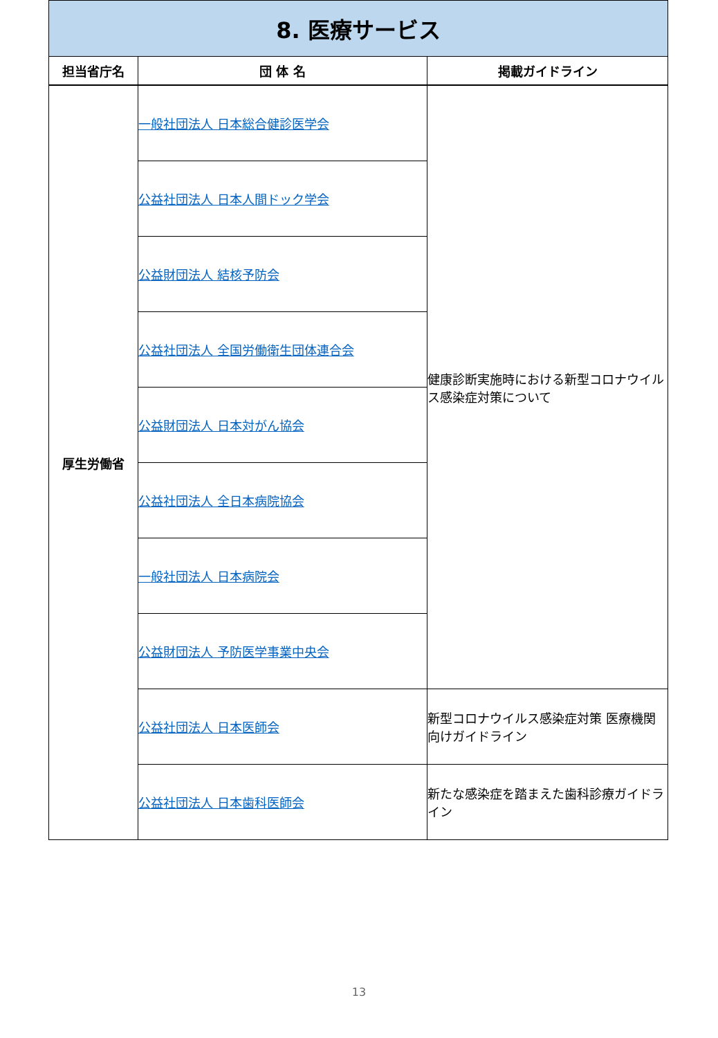| 8. 医療サービス | | |
| 担当省庁名 | 団 体 名 | 掲載ガイドライン |
| 厚生労働省 | 一般社団法人 日本総合健診医学会 | 健康診断実施時における新型コロナウイルス感染症対策について |
| | 公益社団法人 日本人間ドック学会 | |
| | 公益財団法人 結核予防会 | |
| | 公益社団法人 全国労働衛生団体連合会 | |
| | 公益財団法人 日本対がん協会 | |
| | 公益社団法人 全日本病院協会 | |
| | 一般社団法人 日本病院会 | |
| | 公益財団法人 予防医学事業中央会 | |
| | 公益社団法人 日本医師会 | 新型コロナウイルス感染症対策 医療機関向けガイドライン |
| | 公益社団法人 日本歯科医師会 | 新たな感染症を踏まえた歯科診療ガイドライン |
13